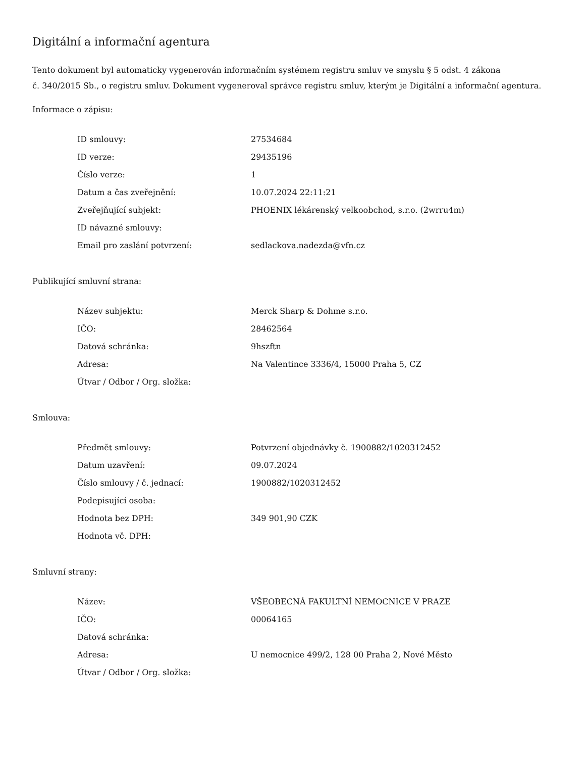Digitální a informační agentura
Tento dokument byl automaticky vygenerován informačním systémem registru smluv ve smyslu § 5 odst. 4 zákona
č. 340/2015 Sb., o registru smluv. Dokument vygeneroval správce registru smluv, kterým je Digitální a informační agentura.
Informace o zápisu:
| ID smlouvy: | 27534684 |
| ID verze: | 29435196 |
| Číslo verze: | 1 |
| Datum a čas zveřejnění: | 10.07.2024 22:11:21 |
| Zveřejňující subjekt: | PHOENIX lékárenský velkoobchod, s.r.o. (2wrru4m) |
| ID návazné smlouvy: | |
| Email pro zaslání potvrzení: | sedlackova.nadezda@vfn.cz |
Publikující smluvní strana:
| Název subjektu: | Merck Sharp & Dohme s.r.o. |
| IČO: | 28462564 |
| Datová schránka: | 9hszftn |
| Adresa: | Na Valentince 3336/4, 15000 Praha 5, CZ |
| Útvar / Odbor / Org. složka: | |
Smlouva:
| Předmět smlouvy: | Potvrzení objednávky č. 1900882/1020312452 |
| Datum uzavření: | 09.07.2024 |
| Číslo smlouvy / č. jednací: | 1900882/1020312452 |
| Podepisující osoba: | |
| Hodnota bez DPH: | 349 901,90 CZK |
| Hodnota vč. DPH: | |
Smluvní strany:
| Název: | VŠEOBECNÁ FAKULTNÍ NEMOCNICE V PRAZE |
| IČO: | 00064165 |
| Datová schránka: | |
| Adresa: | U nemocnice 499/2, 128 00 Praha 2, Nové Město |
| Útvar / Odbor / Org. složka: | |